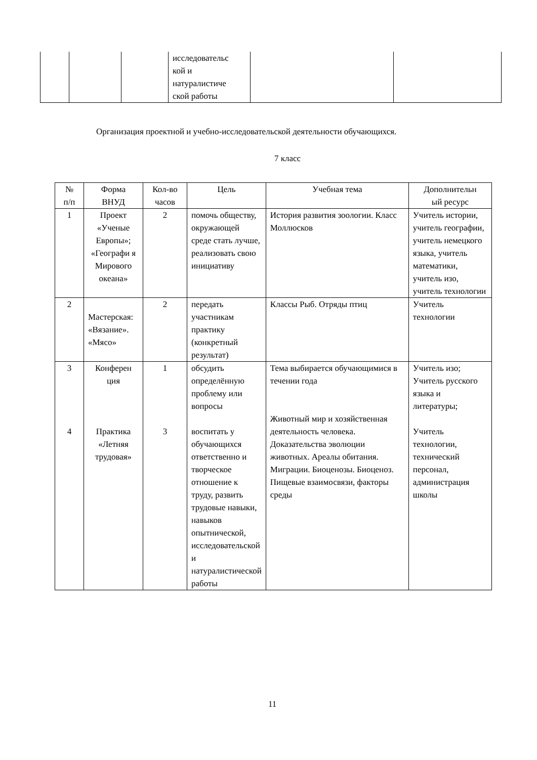| | | | исследовательс кой и натуралистиче ской работы | | |
Организация проектной и учебно-исследовательской деятельности обучающихся.
7 класс
| № п/п | Форма ВНУД | Кол-во часов | Цель | Учебная тема | Дополнительн ый ресурс |
| 1 | Проект «Ученые Европы»; «Географи я Мирового океана» | 2 | помочь обществу, окружающей среде стать лучше, реализовать свою инициативу | История развития зоологии. Класс Моллюсков | Учитель истории, учитель географии, учитель немецкого языка, учитель математики, учитель изо, учитель технологии |
| 2 | Мастерская: «Вязание». «Мясо» | 2 | передать участникам практику (конкретный результат) | Классы Рыб. Отряды птиц | Учитель технологии |
| 3 4 | Конферен ция Практика «Летняя трудовая» | 1 3 | обсудить определённую проблему или вопросы воспитать у обучающихся ответственно и творческое отношение к труду, развить трудовые навыки, навыков опытнической, исследовательской и натуралистической работы | Тема выбирается обучающимися в течении года Животный мир и хозяйственная деятельность человека. Доказательства эволюции животных. Ареалы обитания. Миграции. Биоценозы. Биоценоз. Пищевые взаимосвязи, факторы среды | Учитель изо; Учитель русского языка и литературы; Учитель технологии, технический персонал, администрация школы |
11